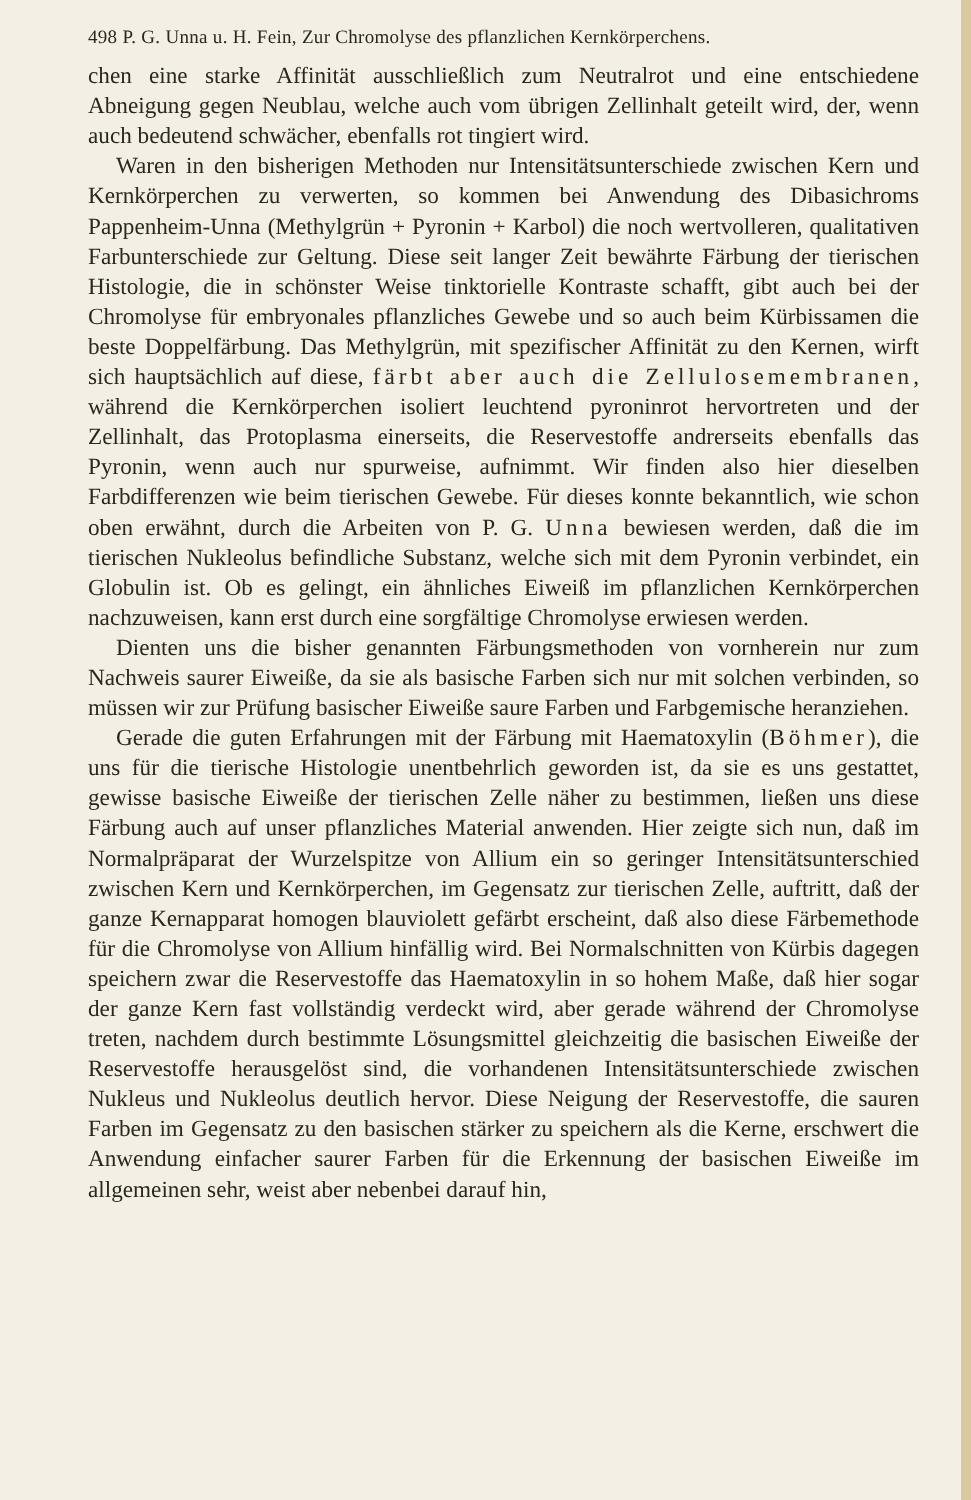498 P. G. Unna u. H. Fein, Zur Chromolyse des pflanzlichen Kernkörperchens.
chen eine starke Affinität ausschließlich zum Neutralrot und eine entschiedene Abneigung gegen Neublau, welche auch vom übrigen Zellinhalt geteilt wird, der, wenn auch bedeutend schwächer, ebenfalls rot tingiert wird.
Waren in den bisherigen Methoden nur Intensitätsunterschiede zwischen Kern und Kernkörperchen zu verwerten, so kommen bei Anwendung des Dibasichroms Pappenheim-Unna (Methylgrün + Pyronin + Karbol) die noch wertvolleren, qualitativen Farbunterschiede zur Geltung. Diese seit langer Zeit bewährte Färbung der tierischen Histologie, die in schönster Weise tinktorielle Kontraste schafft, gibt auch bei der Chromolyse für embryonales pflanzliches Gewebe und so auch beim Kürbissamen die beste Doppelfärbung. Das Methylgrün, mit spezifischer Affinität zu den Kernen, wirft sich hauptsächlich auf diese, färbt aber auch die Zellulosemembranen, während die Kernkörperchen isoliert leuchtend pyroninrot hervortreten und der Zellinhalt, das Protoplasma einerseits, die Reservestoffe andrerseits ebenfalls das Pyronin, wenn auch nur spurweise, aufnimmt. Wir finden also hier dieselben Farbdifferenzen wie beim tierischen Gewebe. Für dieses konnte bekanntlich, wie schon oben erwähnt, durch die Arbeiten von P. G. Unna bewiesen werden, daß die im tierischen Nukleolus befindliche Substanz, welche sich mit dem Pyronin verbindet, ein Globulin ist. Ob es gelingt, ein ähnliches Eiweiß im pflanzlichen Kernkörperchen nachzuweisen, kann erst durch eine sorgfältige Chromolyse erwiesen werden.
Dienten uns die bisher genannten Färbungsmethoden von vornherein nur zum Nachweis saurer Eiweiße, da sie als basische Farben sich nur mit solchen verbinden, so müssen wir zur Prüfung basischer Eiweiße saure Farben und Farbgemische heranziehen.
Gerade die guten Erfahrungen mit der Färbung mit Haematoxylin (Böhmer), die uns für die tierische Histologie unentbehrlich geworden ist, da sie es uns gestattet, gewisse basische Eiweiße der tierischen Zelle näher zu bestimmen, ließen uns diese Färbung auch auf unser pflanzliches Material anwenden. Hier zeigte sich nun, daß im Normalpräparat der Wurzelspitze von Allium ein so geringer Intensitätsunterschied zwischen Kern und Kernkörperchen, im Gegensatz zur tierischen Zelle, auftritt, daß der ganze Kernapparat homogen blauviolett gefärbt erscheint, daß also diese Färbemethode für die Chromolyse von Allium hinfällig wird. Bei Normalschnitten von Kürbis dagegen speichern zwar die Reservestoffe das Haematoxylin in so hohem Maße, daß hier sogar der ganze Kern fast vollständig verdeckt wird, aber gerade während der Chromolyse treten, nachdem durch bestimmte Lösungsmittel gleichzeitig die basischen Eiweiße der Reservestoffe herausgelöst sind, die vorhandenen Intensitätsunterschiede zwischen Nukleus und Nukleolus deutlich hervor. Diese Neigung der Reservestoffe, die sauren Farben im Gegensatz zu den basischen stärker zu speichern als die Kerne, erschwert die Anwendung einfacher saurer Farben für die Erkennung der basischen Eiweiße im allgemeinen sehr, weist aber nebenbei darauf hin,